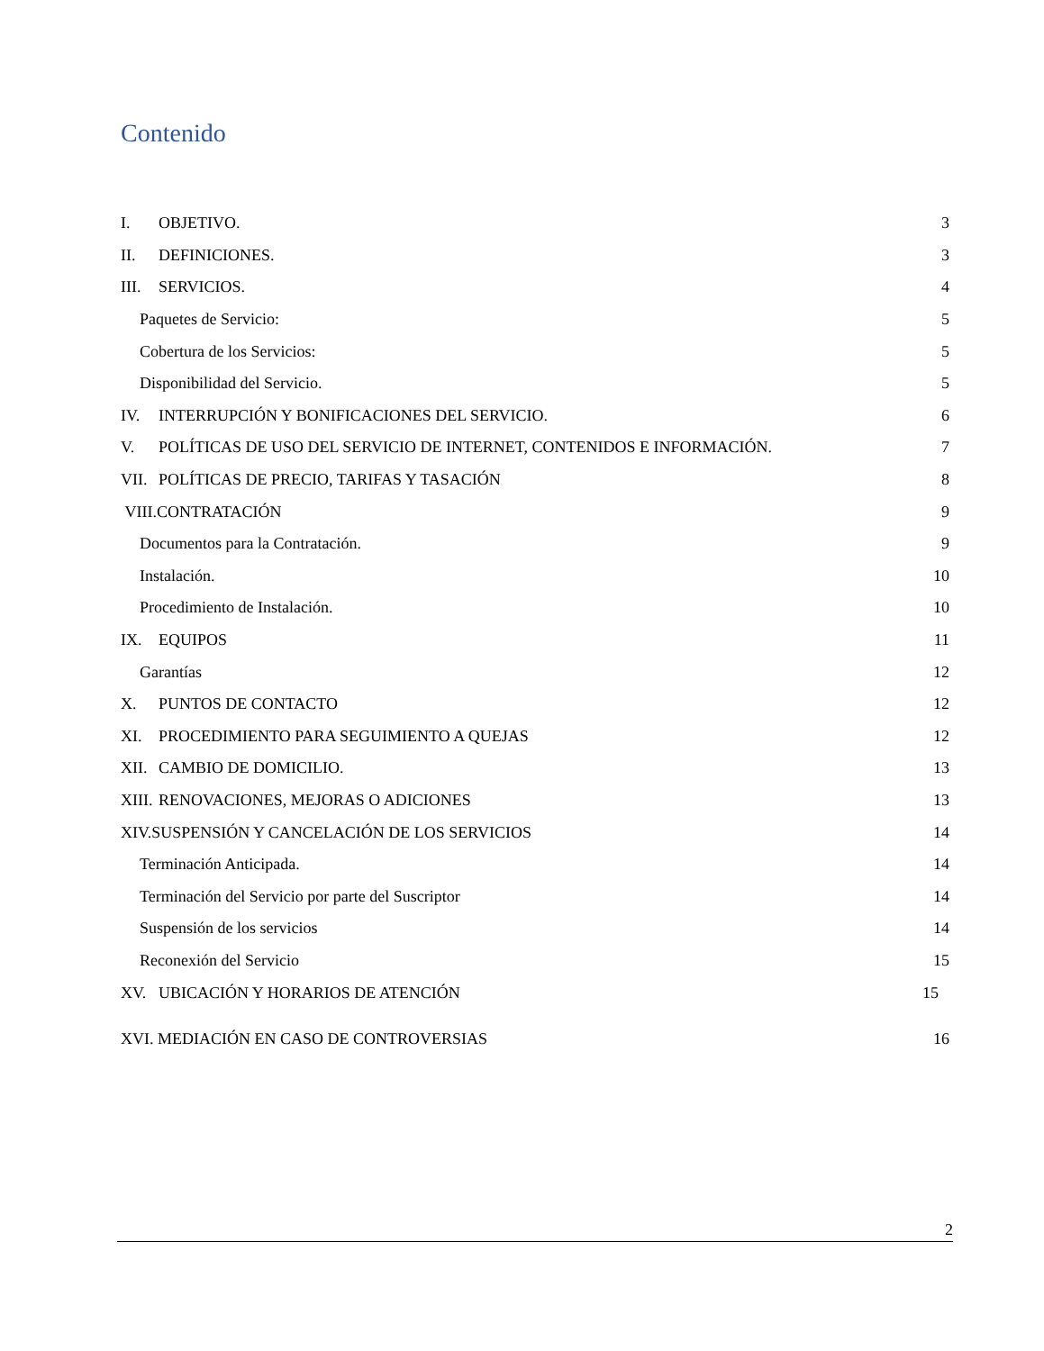Contenido
I. OBJETIVO. 3
II. DEFINICIONES. 3
III. SERVICIOS. 4
Paquetes de Servicio: 5
Cobertura de los Servicios: 5
Disponibilidad del Servicio. 5
IV. INTERRUPCIÓN Y BONIFICACIONES DEL SERVICIO. 6
V. POLÍTICAS DE USO DEL SERVICIO DE INTERNET, CONTENIDOS E INFORMACIÓN. 7
VII. POLÍTICAS DE PRECIO, TARIFAS Y TASACIÓN 8
VIII.CONTRATACIÓN 9
Documentos para la Contratación. 9
Instalación. 10
Procedimiento de Instalación. 10
IX. EQUIPOS 11
Garantías 12
X. PUNTOS DE CONTACTO 12
XI. PROCEDIMIENTO PARA SEGUIMIENTO A QUEJAS 12
XII. CAMBIO DE DOMICILIO. 13
XIII. RENOVACIONES, MEJORAS O ADICIONES 13
XIV.SUSPENSIÓN Y CANCELACIÓN DE LOS SERVICIOS 14
Terminación Anticipada. 14
Terminación del Servicio por parte del Suscriptor 14
Suspensión de los servicios 14
Reconexión del Servicio 15
XV. UBICACIÓN Y HORARIOS DE ATENCIÓN 15
XVI. MEDIACIÓN EN CASO DE CONTROVERSIAS 16
2